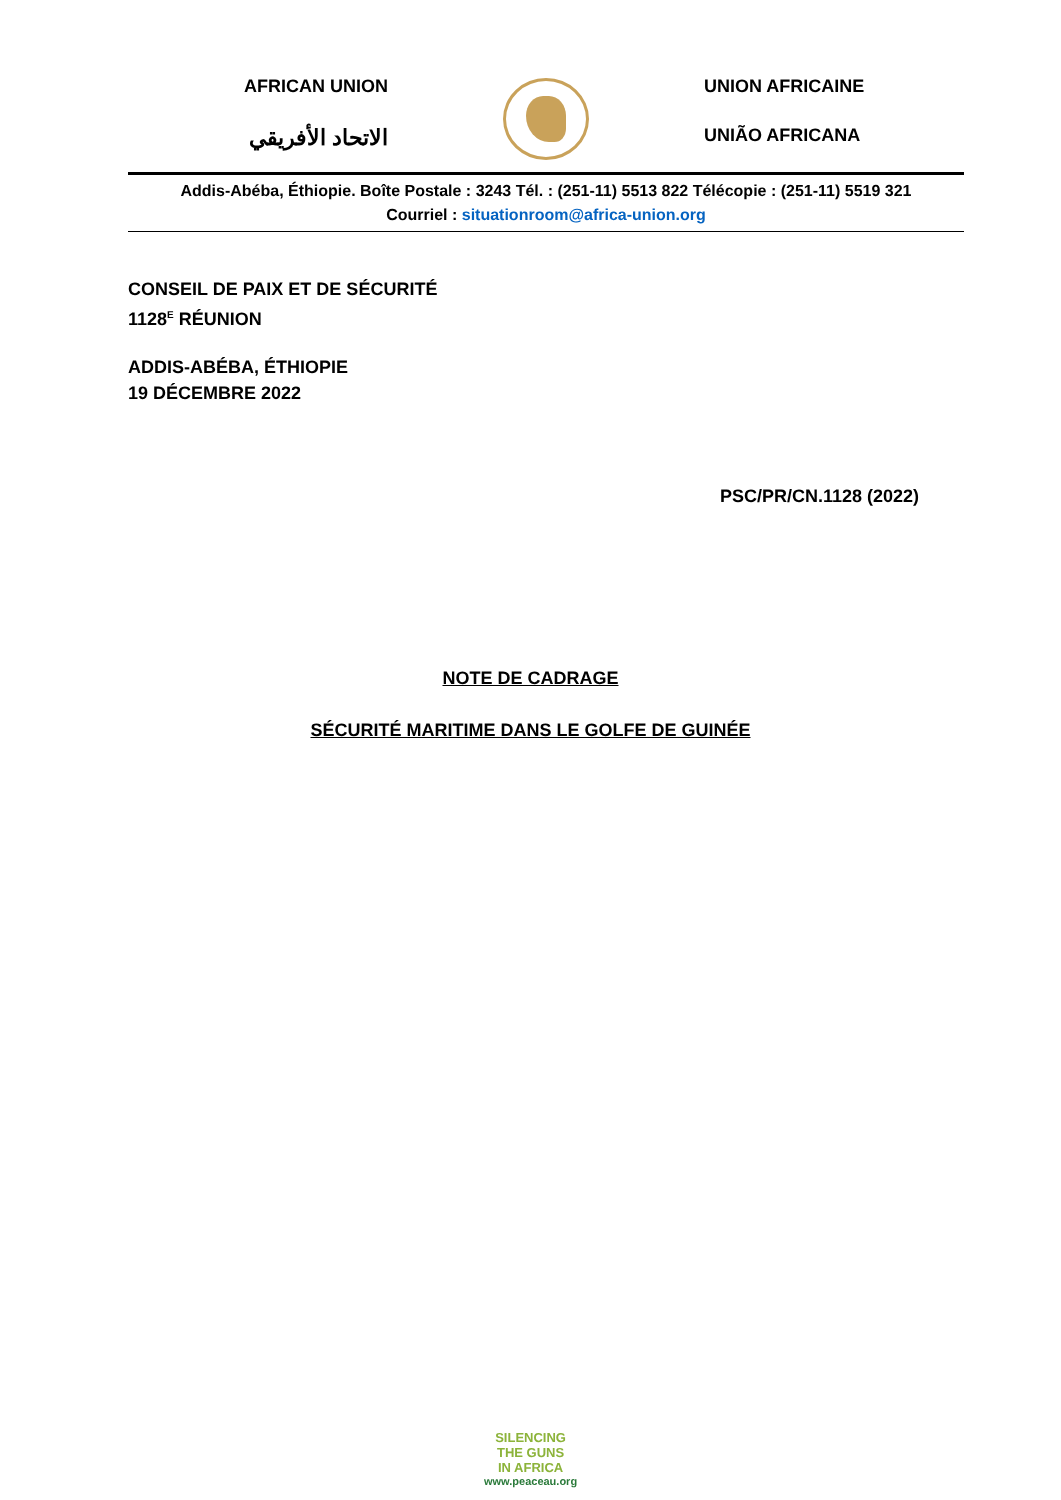AFRICAN UNION
الاتحاد الأفريقي
UNION AFRICAINE
UNIÃO AFRICANA
Addis-Abéba, Éthiopie. Boîte Postale : 3243 Tél. : (251-11) 5513 822 Télécopie : (251-11) 5519 321
Courriel : situationroom@africa-union.org
CONSEIL DE PAIX ET DE SÉCURITÉ
1128<sup>E</sup> RÉUNION
ADDIS-ABÉBA, ÉTHIOPIE
19 DÉCEMBRE 2022
PSC/PR/CN.1128 (2022)
NOTE DE CADRAGE
SÉCURITÉ MARITIME DANS LE GOLFE DE GUINÉE
SILENCING
THE GUNS
IN AFRICA
www.peaceau.org